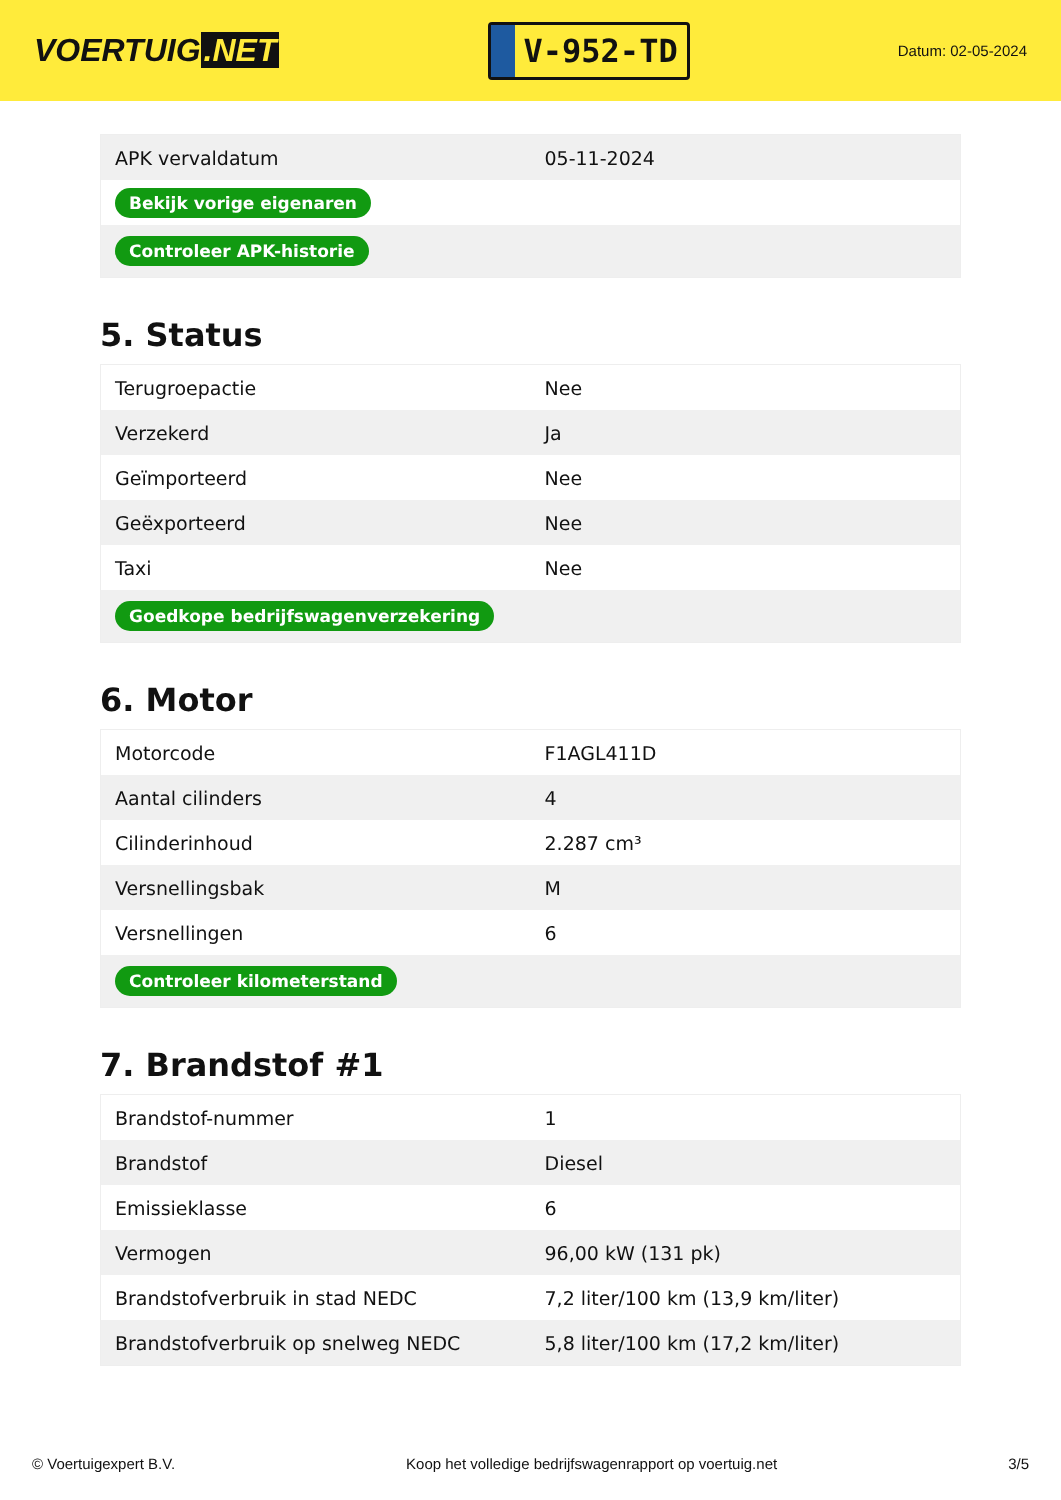VOERTUIG.NET
V-952-TD
Datum: 02-05-2024
| APK vervaldatum | 05-11-2024 |
| Bekijk vorige eigenaren | |
| Controleer APK-historie | |
5. Status
| Terugroepactie | Nee |
| Verzekerd | Ja |
| Geïmporteerd | Nee |
| Geëxporteerd | Nee |
| Taxi | Nee |
| Goedkope bedrijfswagenverzekering | |
6. Motor
| Motorcode | F1AGL411D |
| Aantal cilinders | 4 |
| Cilinderinhoud | 2.287 cm³ |
| Versnellingsbak | M |
| Versnellingen | 6 |
| Controleer kilometerstand | |
7. Brandstof #1
| Brandstof-nummer | 1 |
| Brandstof | Diesel |
| Emissieklasse | 6 |
| Vermogen | 96,00 kW (131 pk) |
| Brandstofverbruik in stad NEDC | 7,2 liter/100 km (13,9 km/liter) |
| Brandstofverbruik op snelweg NEDC | 5,8 liter/100 km (17,2 km/liter) |
© Voertuigexpert B.V. Koop het volledige bedrijfswagenrapport op voertuig.net 3/5